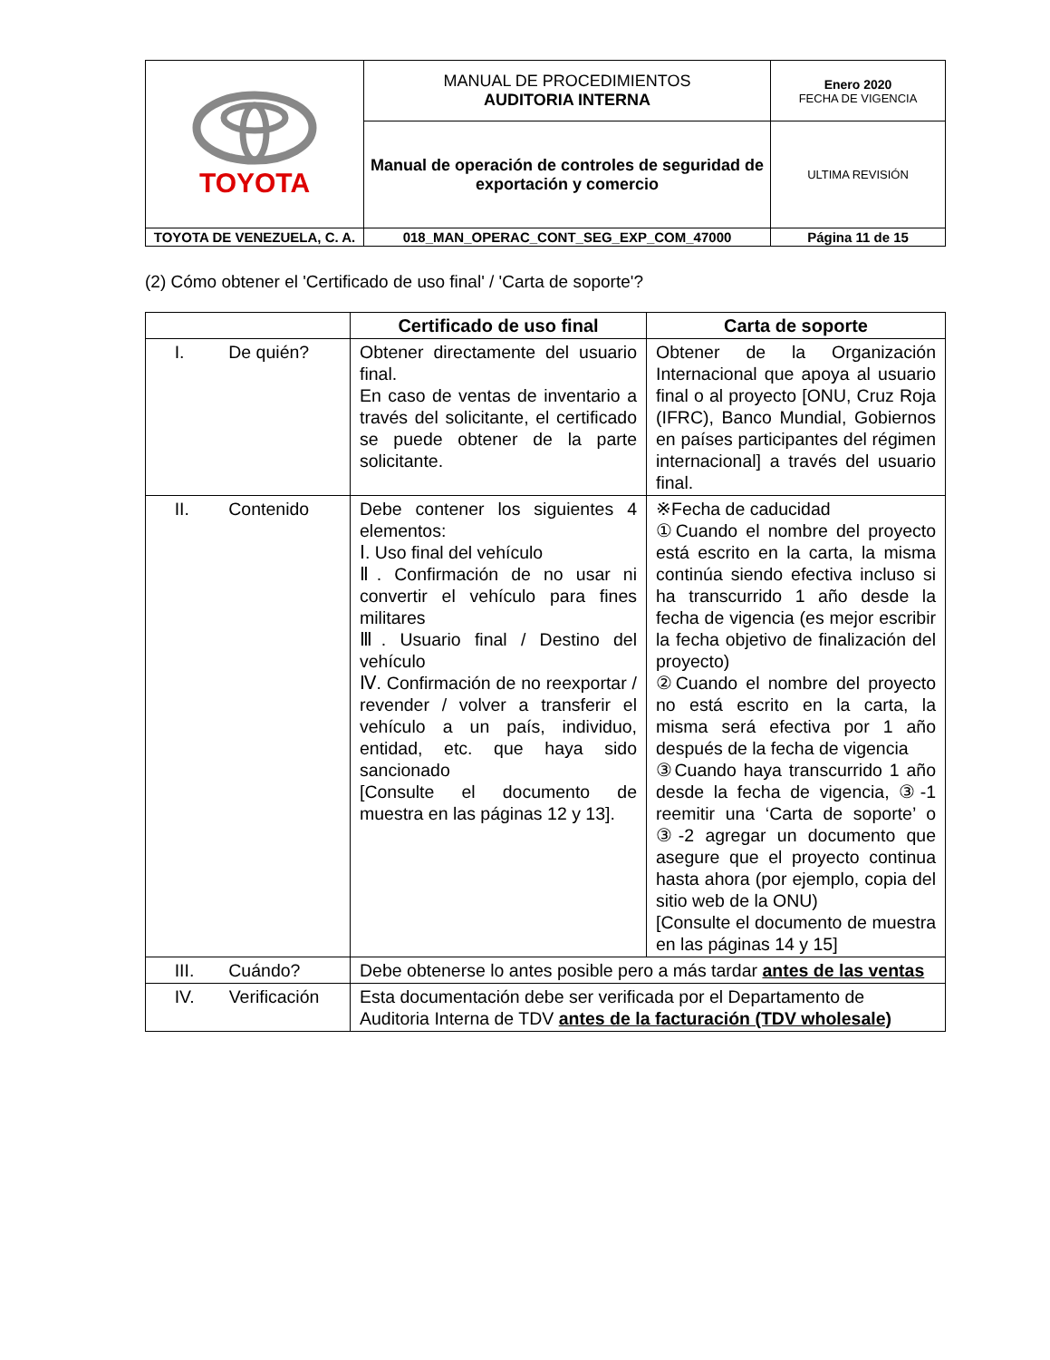| TOYOTA | MANUAL DE PROCEDIMIENTOS AUDITORIA INTERNA | Enero 2020 FECHA DE VIGENCIA |
| | Manual de operación de controles de seguridad de exportación y comercio | ULTIMA REVISIÓN |
| TOYOTA DE VENEZUELA, C. A. | 018_MAN_OPERAC_CONT_SEG_EXP_COM_47000 | Página 11 de 15 |
(2) Cómo obtener el 'Certificado de uso final' / 'Carta de soporte'?
| | Certificado de uso final | Carta de soporte |
| --- | --- | --- |
| I. De quién? | Obtener directamente del usuario final. En caso de ventas de inventario a través del solicitante, el certificado se puede obtener de la parte solicitante. | Obtener de la Organización Internacional que apoya al usuario final o al proyecto [ONU, Cruz Roja (IFRC), Banco Mundial, Gobiernos en países participantes del régimen internacional] a través del usuario final. |
| II. Contenido | Debe contener los siguientes 4 elementos: Ⅰ. Uso final del vehículo Ⅱ. Confirmación de no usar ni convertir el vehículo para fines militares Ⅲ. Usuario final / Destino del vehículo Ⅳ. Confirmación de no reexportar / revender / volver a transferir el vehículo a un país, individuo, entidad, etc. que haya sido sancionado [Consulte el documento de muestra en las páginas 12 y 13]. | ※Fecha de caducidad ①Cuando el nombre del proyecto está escrito en la carta, la misma continúa siendo efectiva incluso si ha transcurrido 1 año desde la fecha de vigencia (es mejor escribir la fecha objetivo de finalización del proyecto) ②Cuando el nombre del proyecto no está escrito en la carta, la misma será efectiva por 1 año después de la fecha de vigencia ③Cuando haya transcurrido 1 año desde la fecha de vigencia, ③-1 reemitir una ‘Carta de soporte’ o ③-2 agregar un documento que asegure que el proyecto continua hasta ahora (por ejemplo, copia del sitio web de la ONU) [Consulte el documento de muestra en las páginas 14 y 15] |
| III. Cuándo? | Debe obtenerse lo antes posible pero a más tardar antes de las ventas | |
| IV. Verificación | Esta documentación debe ser verificada por el Departamento de Auditoria Interna de TDV antes de la facturación (TDV wholesale) | |